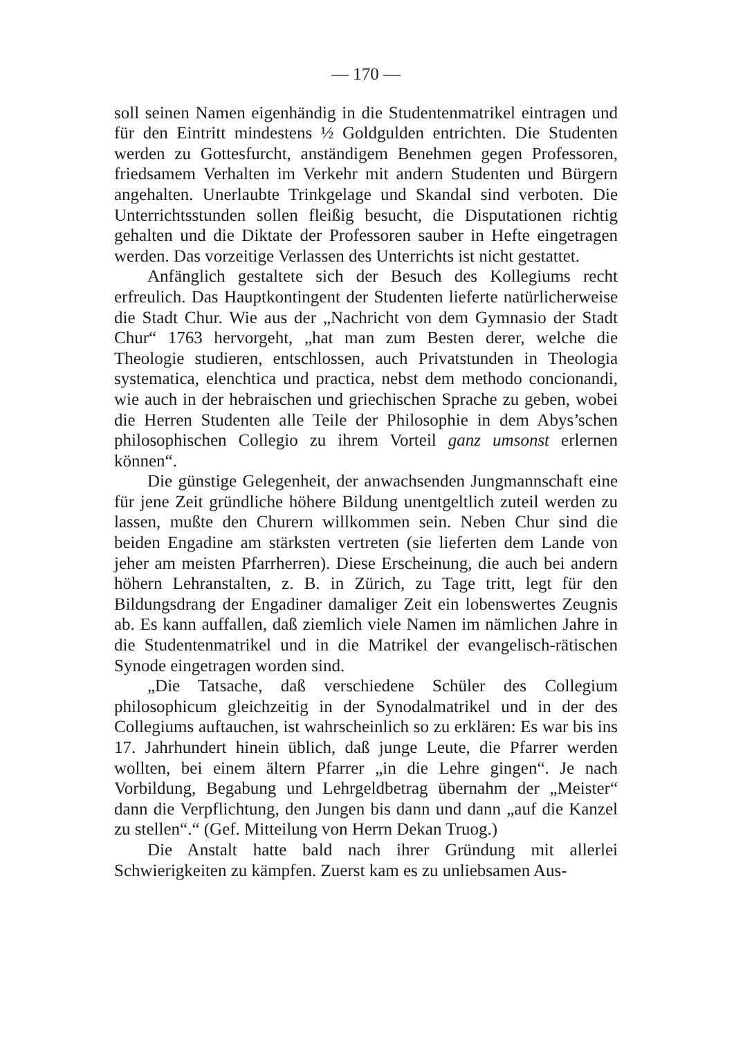— 170 —
soll seinen Namen eigenhändig in die Studentenmatrikel eintragen und für den Eintritt mindestens ½ Goldgulden entrichten. Die Studenten werden zu Gottesfurcht, anständigem Benehmen gegen Professoren, friedsamem Verhalten im Verkehr mit andern Studenten und Bürgern angehalten. Unerlaubte Trinkgelage und Skandal sind verboten. Die Unterrichtsstunden sollen fleißig besucht, die Disputationen richtig gehalten und die Diktate der Professoren sauber in Hefte eingetragen werden. Das vorzeitige Verlassen des Unterrichts ist nicht gestattet.
Anfänglich gestaltete sich der Besuch des Kollegiums recht erfreulich. Das Hauptkontingent der Studenten lieferte natürlicherweise die Stadt Chur. Wie aus der „Nachricht von dem Gymnasio der Stadt Chur“ 1763 hervorgeht, „hat man zum Besten derer, welche die Theologie studieren, entschlossen, auch Privatstunden in Theologia systematica, elenchtica und practica, nebst dem methodo concionandi, wie auch in der hebraischen und griechischen Sprache zu geben, wobei die Herren Studenten alle Teile der Philosophie in dem Abys’schen philosophischen Collegio zu ihrem Vorteil ganz umsonst erlernen können“.
Die günstige Gelegenheit, der anwachsenden Jungmannschaft eine für jene Zeit gründliche höhere Bildung unentgeltlich zuteil werden zu lassen, mußte den Churern willkommen sein. Neben Chur sind die beiden Engadine am stärksten vertreten (sie lieferten dem Lande von jeher am meisten Pfarrherren). Diese Erscheinung, die auch bei andern höhern Lehranstalten, z. B. in Zürich, zu Tage tritt, legt für den Bildungsdrang der Engadiner damaliger Zeit ein lobenswertes Zeugnis ab. Es kann auffallen, daß ziemlich viele Namen im nämlichen Jahre in die Studentenmatrikel und in die Matrikel der evangelisch-rätischen Synode eingetragen worden sind.
„Die Tatsache, daß verschiedene Schüler des Collegium philosophicum gleichzeitig in der Synodalmatrikel und in der des Collegiums auftauchen, ist wahrscheinlich so zu erklären: Es war bis ins 17. Jahrhundert hinein üblich, daß junge Leute, die Pfarrer werden wollten, bei einem ältern Pfarrer „in die Lehre gingen“. Je nach Vorbildung, Begabung und Lehrgeldbetrag übernahm der „Meister“ dann die Verpflichtung, den Jungen bis dann und dann „auf die Kanzel zu stellen“.“ (Gef. Mitteilung von Herrn Dekan Truog.)
Die Anstalt hatte bald nach ihrer Gründung mit allerlei Schwierigkeiten zu kämpfen. Zuerst kam es zu unliebsamen Aus-